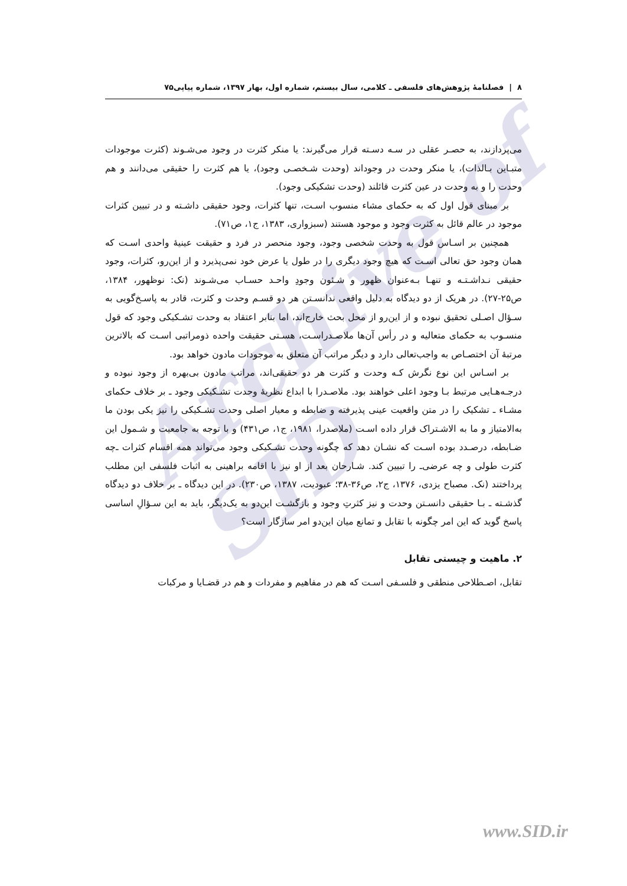Archive of SID
٨ | فصلنامهٔ پژوهش‌های فلسفی ـ کلامی، سال بیستم، شماره اول، بهار ۱۳۹۷، شماره پیاپی۷۵
می‌پردازند، به حصـر عقلی در سـه دسـته قرار می‌گیرند: یا منکر کثرت در وجود می‌شـوند (کثرت موجودات متبـاین بـالذات)، یا منکر وحدت در وجوداند (وحدت شـخصـی وجود)، یا هم کثرت را حقیقی می‌دانند و هم وحدت را و به وحدت در عین کثرت قائلند (وحدت تشکیکی وجود).
بر مبنای قول اول که به حکمای مشاء منسوب اسـت، تنها کثرات، وجود حقیقی داشـته و در تبیین کثرات موجود در عالم قائل به کثرت وجود و موجود هستند (سبزواری، ۱۳۸۳، ج۱، ص۷۱).
همچنین بر اسـاس قول به وحدت شخصی وجود، وجود منحصر در فرد و حقیقت عینیهٔ واحدی اسـت که همان وجود حق تعالی اسـت که هیچ وجود دیگری را در طول یا عرض خود نمی‌پذیرد و از این‌رو، کثرات، وجود حقیقی نـداشـتـه و تنهـا بـه‌عنوان ظهور و شـئون وجودِ واحـد حسـاب می‌شـوند (نک: نوظهور، ۱۳۸۴، ص۲۵-۲۷). در هریک از دو دیدگاه به دلیل واقعی ندانسـتن هر دو قسـم وحدت و کثرت، قادر به پاسـخ‌گویی به سـؤال اصـلی تحقیق نبوده و از این‌رو از محل بحث خارج‌اند، اما بنابر اعتقاد به وحدت تشـکیکی وجود که قول منسـوب به حکمای متعالیه و در رأس آن‌ها ملاصـدراسـت، هسـتی حقیقت واحده ذومراتبی اسـت که بالاترین مرتبهٔ آن اختصـاص به واجب‌تعالی دارد و دیگر مراتب آن متعلق به موجودات مادون خواهد بود.
بر اسـاس این نوع نگرش کـه وحدت و کثرت هر دو حقیقی‌اند، مراتب مادون بی‌بهره از وجود نبوده و درجـه‌هـایی مرتبط بـا وجود اعلی خواهند بود. ملاصـدرا با ابداع نظریهٔ وحدت تشـکیکی وجود ـ بر خلاف حکمای مشـاء ـ تشکیک را در متن واقعیت عینی پذیرفته و ضابطه و معیار اصلی وحدت تشـکیکی را نیز یکی بودن ما به‌الامتیاز و ما به الاشـتراک قرار داده اسـت (ملاصدرا، ۱۹۸۱، ج۱، ص۴۳۱) و با توجه به جامعیت و شـمول این ضـابطه، درصـدد بوده اسـت که نشـان دهد که چگونه وحدت تشـکیکی وجود می‌تواند همه اقسام کثرات ـ‌چه کثرت طولی و چه عرضی‌ـ را تبیین کند. شـارحان بعد از او نیز با اقامه براهینی به اثبات فلسفی این مطلب پرداختند (نک. مصباح یزدی، ۱۳۷۶، ج۲، ص۳۶-۳۸؛ عبودیت، ۱۳۸۷، ص۲۳۰). در این دیدگاه ـ بر خلاف دو دیدگاه گذشـته ـ بـا حقیقی دانسـتن وحدت و نیز کثرتِ وجود و بازگشـت این‌دو به یک‌دیگر، باید به این سـؤالِ اساسی پاسخ گوید که این امر چگونه با تقابل و تمانع میان این‌دو امر سازگار است؟
۲. ماهیت و چیستی تقابل
تقابل، اصـطلاحی منطقی و فلسـفی اسـت که هم در مفاهیم و مفردات و هم در قضـایا و مرکبات
www.SID.ir